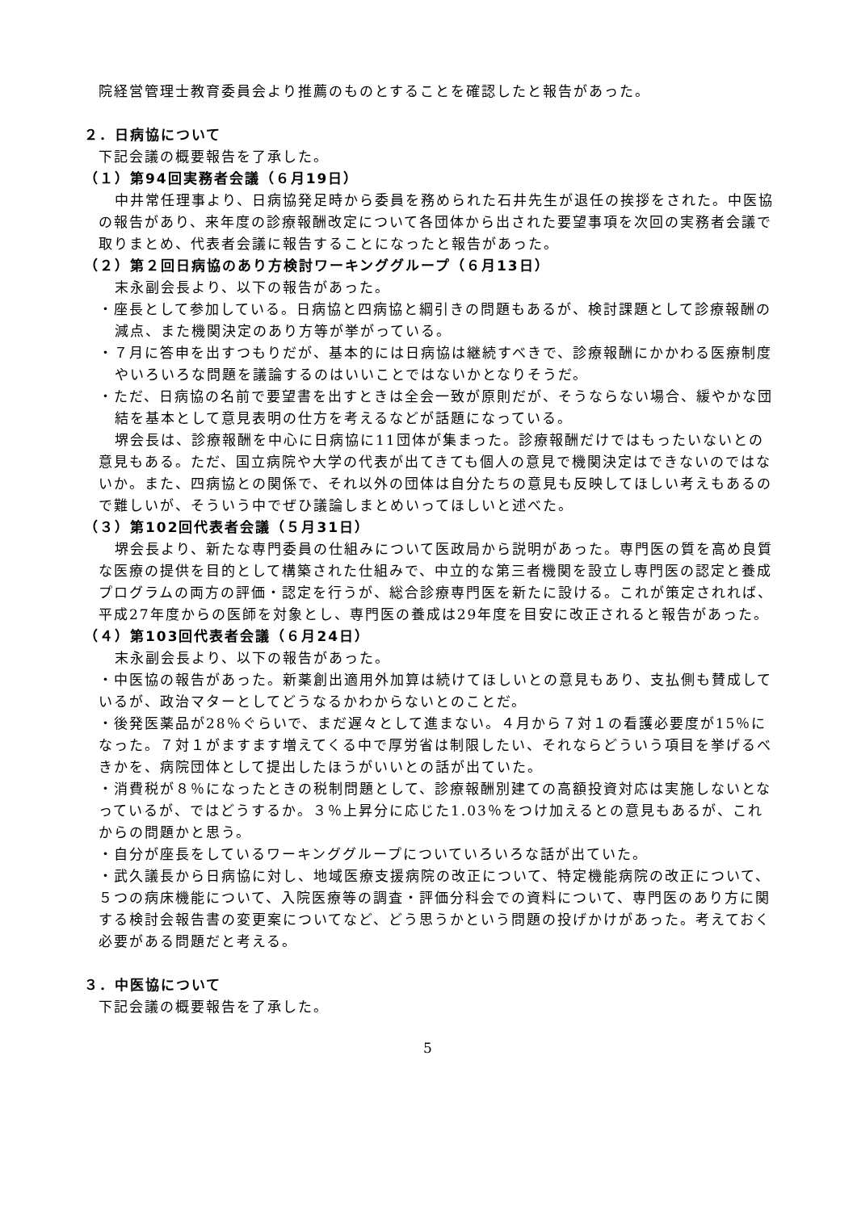院経営管理士教育委員会より推薦のものとすることを確認したと報告があった。
２．日病協について
下記会議の概要報告を了承した。
（１）第94回実務者会議（６月19日）
中井常任理事より、日病協発足時から委員を務められた石井先生が退任の挨拶をされた。中医協の報告があり、来年度の診療報酬改定について各団体から出された要望事項を次回の実務者会議で取りまとめ、代表者会議に報告することになったと報告があった。
（２）第２回日病協のあり方検討ワーキンググループ（６月13日）
末永副会長より、以下の報告があった。
・座長として参加している。日病協と四病協と綱引きの問題もあるが、検討課題として診療報酬の減点、また機関決定のあり方等が挙がっている。
・７月に答申を出すつもりだが、基本的には日病協は継続すべきで、診療報酬にかかわる医療制度やいろいろな問題を議論するのはいいことではないかとなりそうだ。
・ただ、日病協の名前で要望書を出すときは全会一致が原則だが、そうならない場合、緩やかな団結を基本として意見表明の仕方を考えるなどが話題になっている。
堺会長は、診療報酬を中心に日病協に11団体が集まった。診療報酬だけではもったいないとの意見もある。ただ、国立病院や大学の代表が出てきても個人の意見で機関決定はできないのではないか。また、四病協との関係で、それ以外の団体は自分たちの意見も反映してほしい考えもあるので難しいが、そういう中でぜひ議論しまとめいってほしいと述べた。
（３）第102回代表者会議（５月31日）
堺会長より、新たな専門委員の仕組みについて医政局から説明があった。専門医の質を高め良質な医療の提供を目的として構築された仕組みで、中立的な第三者機関を設立し専門医の認定と養成プログラムの両方の評価・認定を行うが、総合診療専門医を新たに設ける。これが策定されれば、平成27年度からの医師を対象とし、専門医の養成は29年度を目安に改正されると報告があった。
（４）第103回代表者会議（６月24日）
末永副会長より、以下の報告があった。
・中医協の報告があった。新薬創出適用外加算は続けてほしいとの意見もあり、支払側も賛成しているが、政治マターとしてどうなるかわからないとのことだ。
・後発医薬品が28％ぐらいで、まだ遅々として進まない。４月から７対１の看護必要度が15％になった。７対１がますます増えてくる中で厚労省は制限したい、それならどういう項目を挙げるべきかを、病院団体として提出したほうがいいとの話が出ていた。
・消費税が８％になったときの税制問題として、診療報酬別建ての高額投資対応は実施しないとなっているが、ではどうするか。３％上昇分に応じた1.03％をつけ加えるとの意見もあるが、これからの問題かと思う。
・自分が座長をしているワーキンググループについていろいろな話が出ていた。
・武久議長から日病協に対し、地域医療支援病院の改正について、特定機能病院の改正について、５つの病床機能について、入院医療等の調査・評価分科会での資料について、専門医のあり方に関する検討会報告書の変更案についてなど、どう思うかという問題の投げかけがあった。考えておく必要がある問題だと考える。
３．中医協について
下記会議の概要報告を了承した。
5